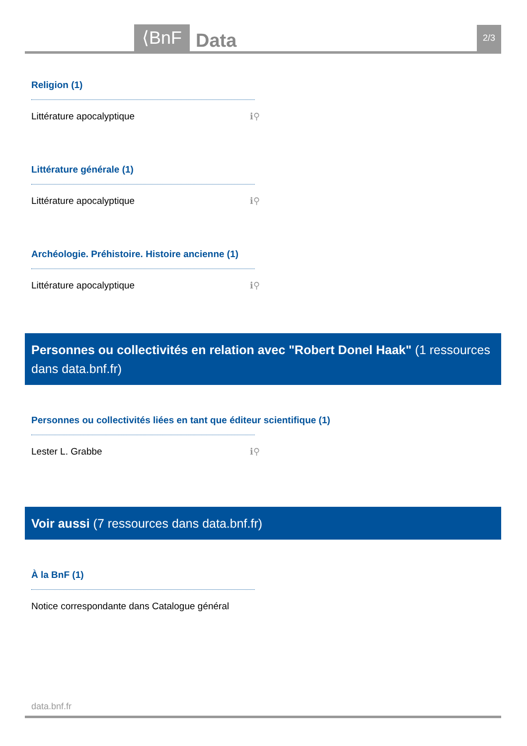⟨BnF Data 2/3
Religion (1)
Littérature apocalyptique ℹ⚲
Littérature générale (1)
Littérature apocalyptique ℹ⚲
Archéologie. Préhistoire. Histoire ancienne (1)
Littérature apocalyptique ℹ⚲
Personnes ou collectivités en relation avec "Robert Donel Haak" (1 ressources dans data.bnf.fr)
Personnes ou collectivités liées en tant que éditeur scientifique (1)
Lester L. Grabbe ℹ⚲
Voir aussi (7 ressources dans data.bnf.fr)
À la BnF (1)
Notice correspondante dans Catalogue général
data.bnf.fr